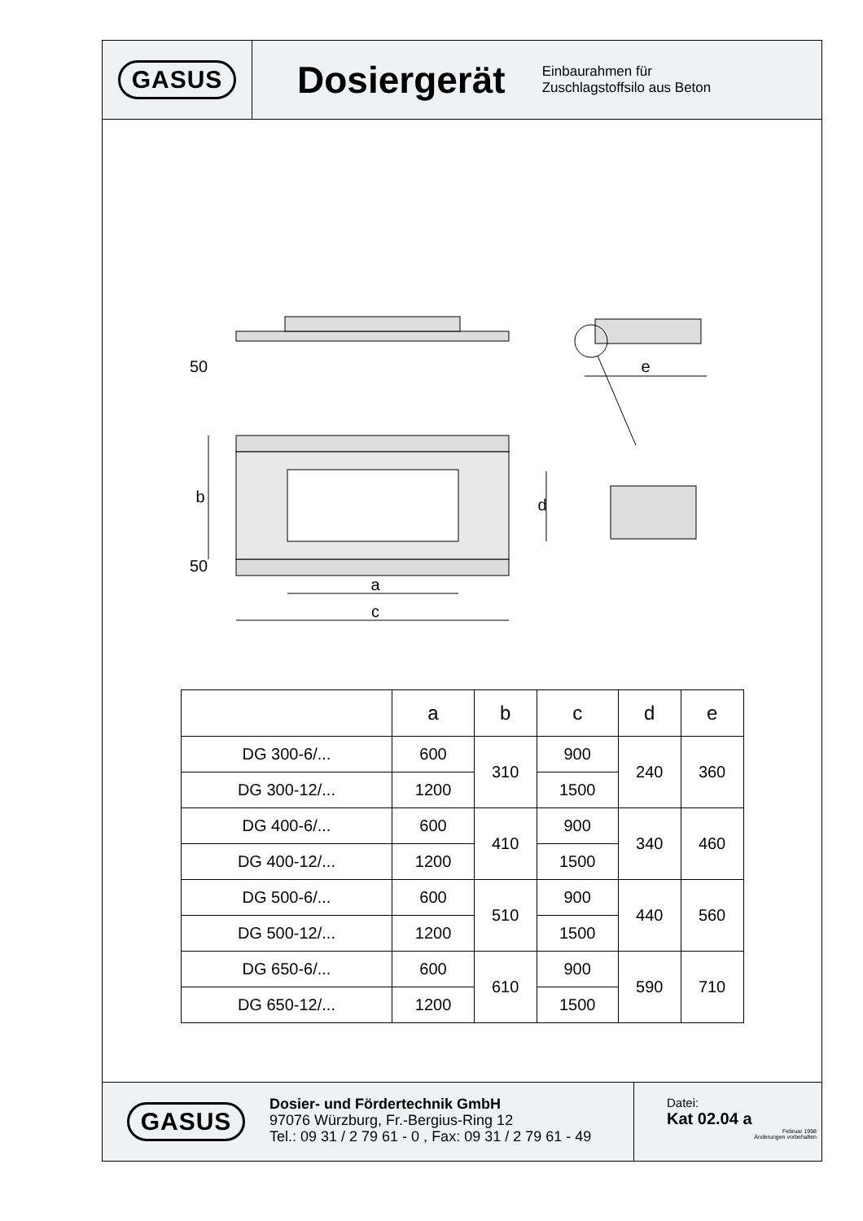GASUS
Dosiergerät
Einbaurahmen für
Zuschlagstoffsilo aus Beton
b
d
a
c
e
50
50
| | a | b | c | d | e |
| --- | --- | --- | --- | --- | --- |
| DG 300-6/... | 600 | 310 | 900 | 240 | 360 |
| DG 300-12/... | 1200 | | 1500 | | |
| DG 400-6/... | 600 | 410 | 900 | 340 | 460 |
| DG 400-12/... | 1200 | | 1500 | | |
| DG 500-6/... | 600 | 510 | 900 | 440 | 560 |
| DG 500-12/... | 1200 | | 1500 | | |
| DG 650-6/... | 600 | 610 | 900 | 590 | 710 |
| DG 650-12/... | 1200 | | 1500 | | |
GASUS
Dosier- und Fördertechnik GmbH
97076 Würzburg, Fr.-Bergius-Ring 12
Tel.: 09 31 / 2 79 61 - 0 , Fax: 09 31 / 2 79 61 - 49
Datei:
Kat 02.04 a
Februar 1998
Änderungen vorbehalten